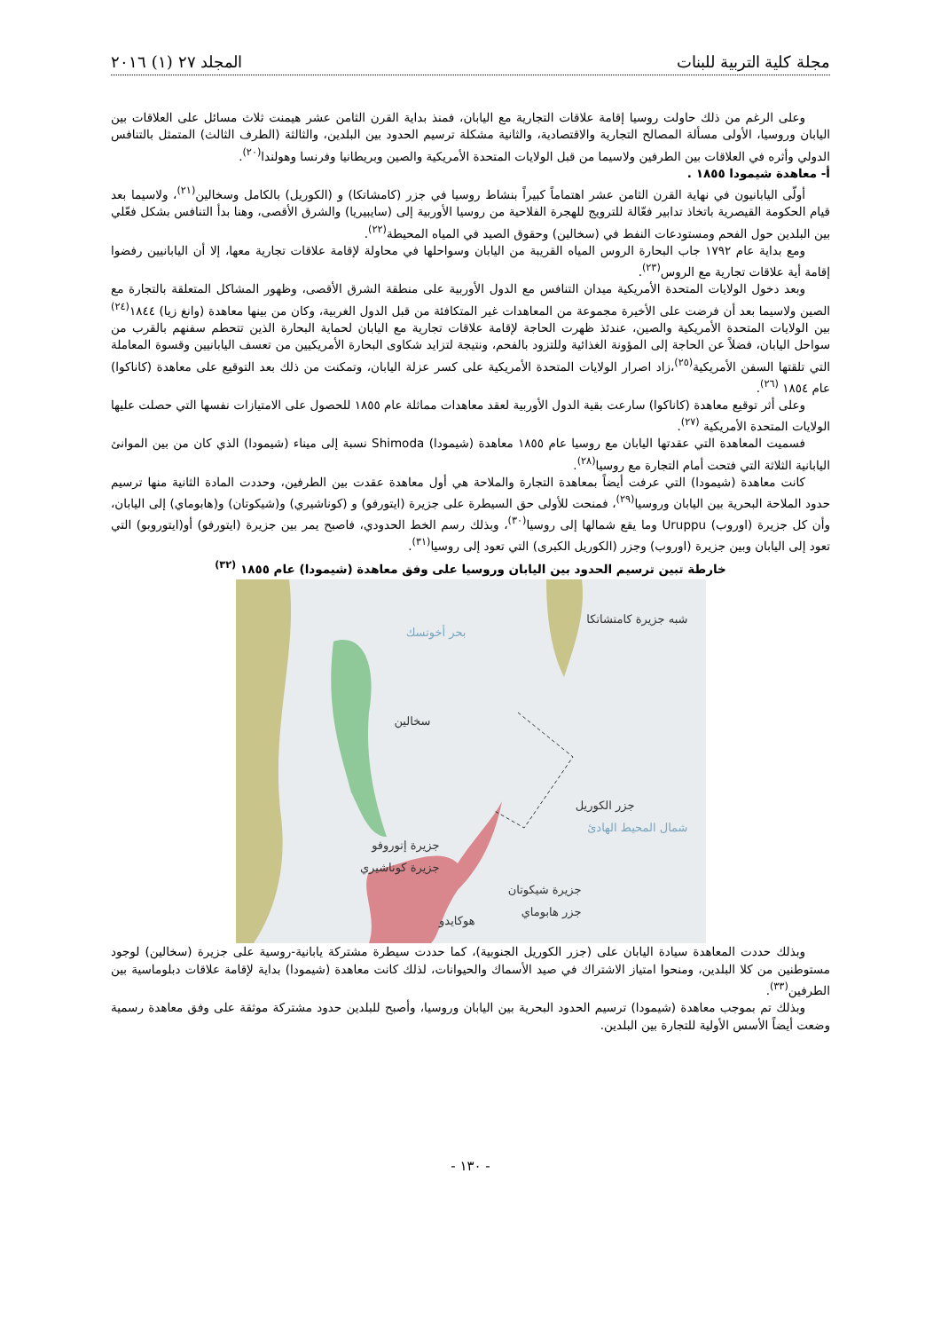مجلة كلية التربية للبنات المجلد ٢٧ (١) ٢٠١٦
وعلى الرغم من ذلك حاولت روسيا إقامة علاقات التجارية مع اليابان، فمنذ بداية القرن الثامن عشر هيمنت ثلاث مسائل على العلاقات بين اليابان وروسيا، الأولى مسألة المصالح التجارية والاقتصادية، والثانية مشكلة ترسيم الحدود بين البلدين، والثالثة (الطرف الثالث) المتمثل بالتنافس الدولي وأثره في العلاقات بين الطرفين ولاسيما من قبل الولايات المتحدة الأمريكية والصين وبريطانيا وفرنسا وهولندا<sup>(٢٠)</sup>.
أ- معاهدة شيمودا ١٨٥٥ .
أولّى اليابانيون في نهاية القرن الثامن عشر اهتماماً كبيراً بنشاط روسيا في جزر (كامشاتكا) و (الكوريل) بالكامل وسخالين<sup>(٢١)</sup>، ولاسيما بعد قيام الحكومة القيصرية باتخاذ تدابير فعّالة للترويج للهجرة الفلاحية من روسيا الأوربية إلى (سايبيريا) والشرق الأقصى، وهنا بدأ التنافس بشكل فعّلي بين البلدين حول الفحم ومستودعات النفط في (سخالين) وحقوق الصيد في المياه المحيطة<sup>(٢٢)</sup>.
ومع بداية عام ١٧٩٢ جاب البحارة الروس المياه القريبة من اليابان وسواحلها في محاولة لإقامة علاقات تجارية معها، إلا أن اليابانيين رفضوا إقامة أية علاقات تجارية مع الروس<sup>(٢٣)</sup>.
وبعد دخول الولايات المتحدة الأمريكية ميدان التنافس مع الدول الأوربية على منطقة الشرق الأقصى، وظهور المشاكل المتعلقة بالتجارة مع الصين ولاسيما بعد أن فرضت على الأخيرة مجموعة من المعاهدات غير المتكافئة من قبل الدول الغربية، وكان من بينها معاهدة (وانغ زيا) ١٨٤٤<sup>(٢٤)</sup> بين الولايات المتحدة الأمريكية والصين، عندئذ ظهرت الحاجة لإقامة علاقات تجارية مع اليابان لحماية البحارة الذين تتحطم سفنهم بالقرب من سواحل اليابان، فضلاً عن الحاجة إلى المؤونة الغذائية وللتزود بالفحم، ونتيجة لتزايد شكاوى البحارة الأمريكيين من تعسف اليابانيين وقسوة المعاملة التي تلقتها السفن الأمريكية<sup>(٢٥)</sup>،زاد اصرار الولايات المتحدة الأمريكية على كسر عزلة اليابان، وتمكنت من ذلك بعد التوقيع على معاهدة (كاناكوا) عام ١٨٥٤ <sup>(٢٦)</sup>.
وعلى أثر توقيع معاهدة (كاناكوا) سارعت بقية الدول الأوربية لعقد معاهدات مماثلة عام ١٨٥٥ للحصول على الامتيازات نفسها التي حصلت عليها الولايات المتحدة الأمريكية <sup>(٢٧)</sup>.
فسميت المعاهدة التي عقدتها اليابان مع روسيا عام ١٨٥٥ معاهدة (شيمودا) Shimoda نسبة إلى ميناء (شيمودا) الذي كان من بين الموانئ اليابانية الثلاثة التي فتحت أمام التجارة مع روسيا<sup>(٢٨)</sup>.
كانت معاهدة (شيمودا) التي عرفت أيضاً بمعاهدة التجارة والملاحة هي أول معاهدة عقدت بين الطرفين، وحددت المادة الثانية منها ترسيم حدود الملاحة البحرية بين اليابان وروسيا<sup>(٢٩)</sup>، فمنحت للأولى حق السيطرة على جزيرة (ايتورفو) و (كوناشيري) و(شيكوتان) و(هابوماي) إلى اليابان، وأن كل جزيرة (اوروب) Uruppu وما يقع شمالها إلى روسيا<sup>(٣٠)</sup>، وبذلك رسم الخط الحدودي، فاصبح يمر بين جزيرة (ايتورفو) أو(ايتوروبو) التي تعود إلى اليابان وبين جزيرة (اوروب) وجزر (الكوريل الكبرى) التي تعود إلى روسيا<sup>(٣١)</sup>.
خارطة تبين ترسيم الحدود بين اليابان وروسيا على وفق معاهدة (شيمودا) عام ١٨٥٥ <sup>(٣٢)</sup>
شبه جزيرة كامتشاتكا
بحر أخوتسك
سخالين
جزر الكوريل
جزيرة إتوروفو
شمال المحيط الهادئ
جزيرة كوناشيري
جزيرة شيكوتان
جزر هابوماي
هوكايدو
وبذلك حددت المعاهدة سيادة اليابان على (جزر الكوريل الجنوبية)، كما حددت سيطرة مشتركة يابانية-روسية على جزيرة (سخالين) لوجود مستوطنين من كلا البلدين، ومنحوا امتياز الاشتراك في صيد الأسماك والحيوانات، لذلك كانت معاهدة (شيمودا) بداية لإقامة علاقات دبلوماسية بين الطرفين<sup>(٣٣)</sup>.
وبذلك تم بموجب معاهدة (شيمودا) ترسيم الحدود البحرية بين اليابان وروسيا، وأصبح للبلدين حدود مشتركة موثقة على وفق معاهدة رسمية وضعت أيضاً الأسس الأولية للتجارة بين البلدين.
- ١٣٠ -